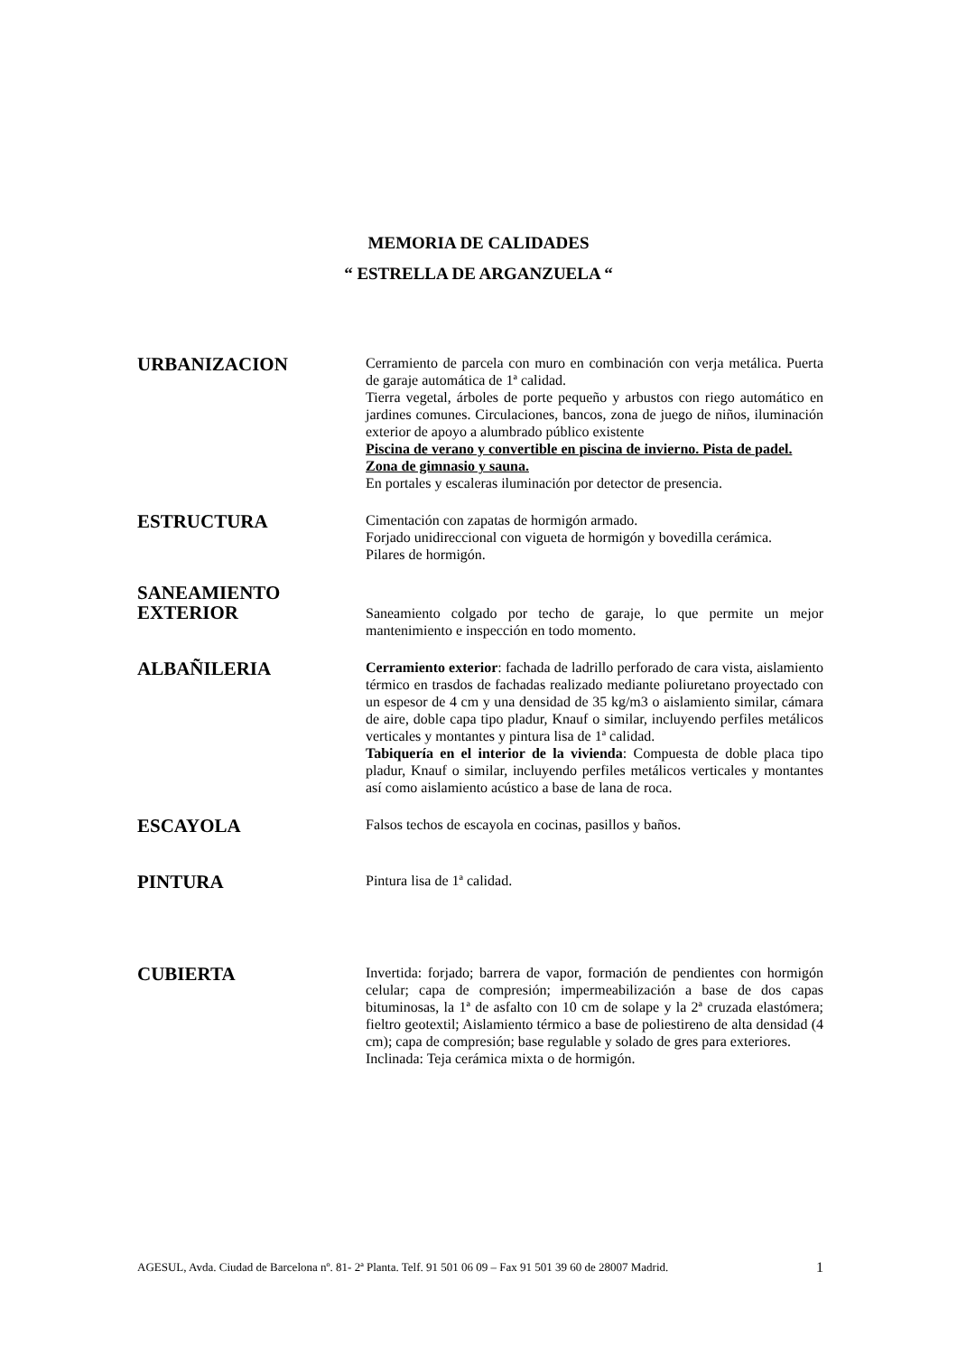MEMORIA DE CALIDADES
“ ESTRELLA DE ARGANZUELA “
URBANIZACION
Cerramiento de parcela con muro en combinación con verja metálica. Puerta de garaje automática de 1ª calidad.
Tierra vegetal, árboles de porte pequeño y arbustos con riego automático en jardines comunes. Circulaciones, bancos, zona de juego de niños, iluminación exterior de apoyo a alumbrado público existente
Piscina de verano y convertible en piscina de invierno. Pista de padel.
Zona de gimnasio y sauna.
En portales y escaleras iluminación por detector de presencia.
ESTRUCTURA
Cimentación con zapatas de hormigón armado.
Forjado unidireccional con vigueta de hormigón y bovedilla cerámica.
Pilares de hormigón.
SANEAMIENTO
EXTERIOR
Saneamiento colgado por techo de garaje, lo que permite un mejor mantenimiento e inspección en todo momento.
ALBAÑILERIA
Cerramiento exterior: fachada de ladrillo perforado de cara vista, aislamiento térmico en trasdos de fachadas realizado mediante poliuretano proyectado con un espesor de 4 cm y una densidad de 35 kg/m3 o aislamiento similar, cámara de aire, doble capa tipo pladur, Knauf o similar, incluyendo perfiles metálicos verticales y montantes y pintura lisa de 1ª calidad.
Tabiquería en el interior de la vivienda: Compuesta de doble placa tipo pladur, Knauf o similar, incluyendo perfiles metálicos verticales y montantes así como aislamiento acústico a base de lana de roca.
ESCAYOLA
Falsos techos de escayola en cocinas, pasillos y baños.
PINTURA
Pintura lisa de 1ª calidad.
CUBIERTA
Invertida: forjado; barrera de vapor, formación de pendientes con hormigón celular; capa de compresión; impermeabilización a base de dos capas bituminosas, la 1ª de asfalto con 10 cm de solape y la 2ª cruzada elastómera; fieltro geotextil; Aislamiento térmico a base de poliestireno de alta densidad (4 cm); capa de compresión; base regulable y solado de gres para exteriores.
Inclinada: Teja cerámica mixta o de hormigón.
AGESUL, Avda. Ciudad de Barcelona nº. 81- 2ª Planta. Telf. 91 501 06 09 – Fax 91 501 39 60 de 28007 Madrid. 1